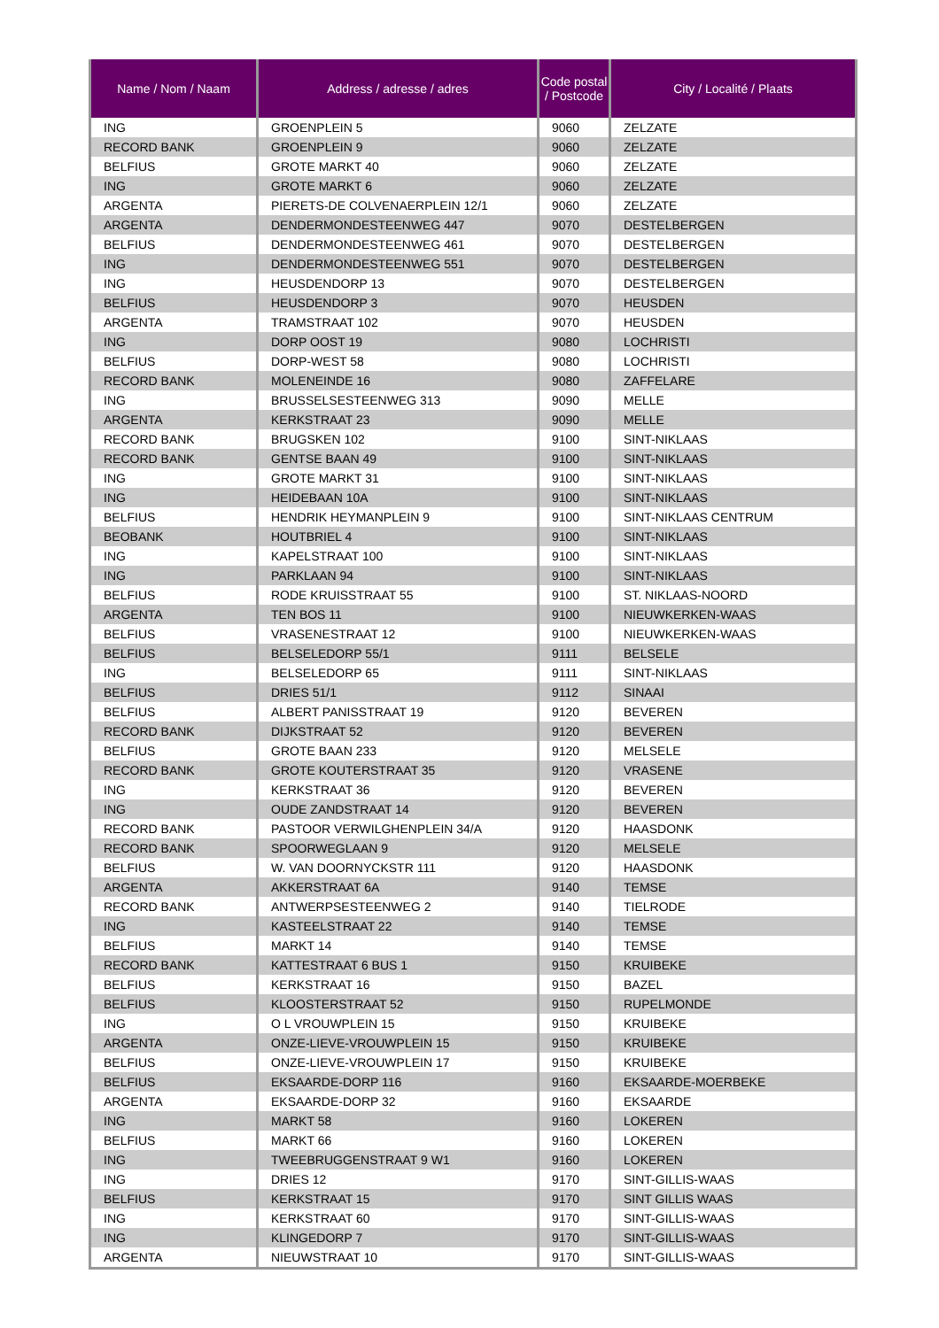| Name / Nom / Naam | Address / adresse / adres | Code postal / Postcode | City / Localité / Plaats |
| --- | --- | --- | --- |
| ING | GROENPLEIN 5 | 9060 | ZELZATE |
| RECORD BANK | GROENPLEIN 9 | 9060 | ZELZATE |
| BELFIUS | GROTE MARKT 40 | 9060 | ZELZATE |
| ING | GROTE MARKT 6 | 9060 | ZELZATE |
| ARGENTA | PIERETS-DE COLVENAERPLEIN 12/1 | 9060 | ZELZATE |
| ARGENTA | DENDERMONDESTEENWEG 447 | 9070 | DESTELBERGEN |
| BELFIUS | DENDERMONDESTEENWEG 461 | 9070 | DESTELBERGEN |
| ING | DENDERMONDESTEENWEG 551 | 9070 | DESTELBERGEN |
| ING | HEUSDENDORP 13 | 9070 | DESTELBERGEN |
| BELFIUS | HEUSDENDORP 3 | 9070 | HEUSDEN |
| ARGENTA | TRAMSTRAAT 102 | 9070 | HEUSDEN |
| ING | DORP OOST 19 | 9080 | LOCHRISTI |
| BELFIUS | DORP-WEST 58 | 9080 | LOCHRISTI |
| RECORD BANK | MOLENEINDE 16 | 9080 | ZAFFELARE |
| ING | BRUSSELSESTEENWEG 313 | 9090 | MELLE |
| ARGENTA | KERKSTRAAT 23 | 9090 | MELLE |
| RECORD BANK | BRUGSKEN 102 | 9100 | SINT-NIKLAAS |
| RECORD BANK | GENTSE BAAN 49 | 9100 | SINT-NIKLAAS |
| ING | GROTE MARKT 31 | 9100 | SINT-NIKLAAS |
| ING | HEIDEBAAN 10A | 9100 | SINT-NIKLAAS |
| BELFIUS | HENDRIK HEYMANPLEIN 9 | 9100 | SINT-NIKLAAS CENTRUM |
| BEOBANK | HOUTBRIEL 4 | 9100 | SINT-NIKLAAS |
| ING | KAPELSTRAAT 100 | 9100 | SINT-NIKLAAS |
| ING | PARKLAAN 94 | 9100 | SINT-NIKLAAS |
| BELFIUS | RODE KRUISSTRAAT 55 | 9100 | ST. NIKLAAS-NOORD |
| ARGENTA | TEN BOS 11 | 9100 | NIEUWKERKEN-WAAS |
| BELFIUS | VRASENESTRAAT 12 | 9100 | NIEUWKERKEN-WAAS |
| BELFIUS | BELSELEDORP 55/1 | 9111 | BELSELE |
| ING | BELSELEDORP 65 | 9111 | SINT-NIKLAAS |
| BELFIUS | DRIES 51/1 | 9112 | SINAAI |
| BELFIUS | ALBERT PANISSTRAAT 19 | 9120 | BEVEREN |
| RECORD BANK | DIJKSTRAAT 52 | 9120 | BEVEREN |
| BELFIUS | GROTE BAAN 233 | 9120 | MELSELE |
| RECORD BANK | GROTE KOUTERSTRAAT 35 | 9120 | VRASENE |
| ING | KERKSTRAAT 36 | 9120 | BEVEREN |
| ING | OUDE ZANDSTRAAT 14 | 9120 | BEVEREN |
| RECORD BANK | PASTOOR VERWILGHENPLEIN 34/A | 9120 | HAASDONK |
| RECORD BANK | SPOORWEGLAAN 9 | 9120 | MELSELE |
| BELFIUS | W. VAN DOORNYCKSTR 111 | 9120 | HAASDONK |
| ARGENTA | AKKERSTRAAT 6A | 9140 | TEMSE |
| RECORD BANK | ANTWERPSESTEENWEG 2 | 9140 | TIELRODE |
| ING | KASTEELSTRAAT 22 | 9140 | TEMSE |
| BELFIUS | MARKT 14 | 9140 | TEMSE |
| RECORD BANK | KATTESTRAAT 6 BUS 1 | 9150 | KRUIBEKE |
| BELFIUS | KERKSTRAAT 16 | 9150 | BAZEL |
| BELFIUS | KLOOSTERSTRAAT 52 | 9150 | RUPELMONDE |
| ING | O L VROUWPLEIN 15 | 9150 | KRUIBEKE |
| ARGENTA | ONZE-LIEVE-VROUWPLEIN 15 | 9150 | KRUIBEKE |
| BELFIUS | ONZE-LIEVE-VROUWPLEIN 17 | 9150 | KRUIBEKE |
| BELFIUS | EKSAARDE-DORP 116 | 9160 | EKSAARDE-MOERBEKE |
| ARGENTA | EKSAARDE-DORP 32 | 9160 | EKSAARDE |
| ING | MARKT 58 | 9160 | LOKEREN |
| BELFIUS | MARKT 66 | 9160 | LOKEREN |
| ING | TWEEBRUGGENSTRAAT 9 W1 | 9160 | LOKEREN |
| ING | DRIES 12 | 9170 | SINT-GILLIS-WAAS |
| BELFIUS | KERKSTRAAT 15 | 9170 | SINT GILLIS WAAS |
| ING | KERKSTRAAT 60 | 9170 | SINT-GILLIS-WAAS |
| ING | KLINGEDORP 7 | 9170 | SINT-GILLIS-WAAS |
| ARGENTA | NIEUWSTRAAT 10 | 9170 | SINT-GILLIS-WAAS |